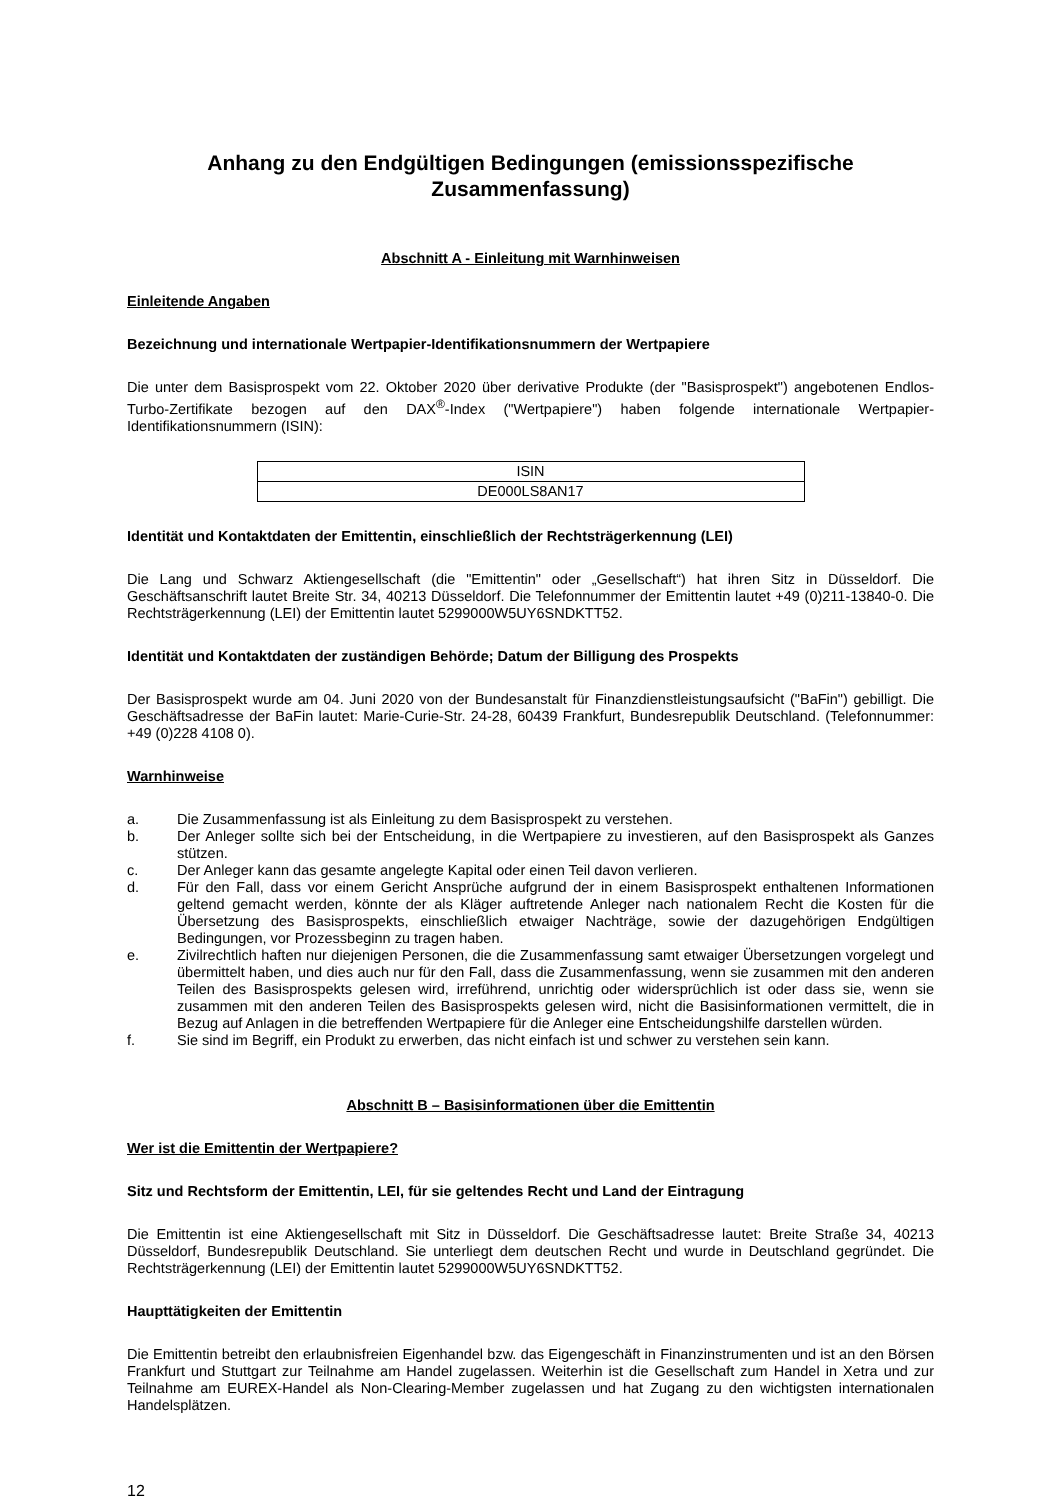Anhang zu den Endgültigen Bedingungen (emissionsspezifische Zusammenfassung)
Abschnitt A - Einleitung mit Warnhinweisen
Einleitende Angaben
Bezeichnung und internationale Wertpapier-Identifikationsnummern der Wertpapiere
Die unter dem Basisprospekt vom 22. Oktober 2020 über derivative Produkte (der "Basisprospekt") angebotenen Endlos-Turbo-Zertifikate bezogen auf den DAX<sup>®</sup>-Index ("Wertpapiere") haben folgende internationale Wertpapier-Identifikationsnummern (ISIN):
| ISIN |
| --- |
| DE000LS8AN17 |
Identität und Kontaktdaten der Emittentin, einschließlich der Rechtsträgerkennung (LEI)
Die Lang und Schwarz Aktiengesellschaft (die "Emittentin" oder „Gesellschaft“) hat ihren Sitz in Düsseldorf. Die Geschäftsanschrift lautet Breite Str. 34, 40213 Düsseldorf. Die Telefonnummer der Emittentin lautet +49 (0)211-13840-0. Die Rechtsträgerkennung (LEI) der Emittentin lautet 5299000W5UY6SNDKTT52.
Identität und Kontaktdaten der zuständigen Behörde; Datum der Billigung des Prospekts
Der Basisprospekt wurde am 04. Juni 2020 von der Bundesanstalt für Finanzdienstleistungsaufsicht ("BaFin") gebilligt. Die Geschäftsadresse der BaFin lautet: Marie-Curie-Str. 24-28, 60439 Frankfurt, Bundesrepublik Deutschland. (Telefonnummer: +49 (0)228 4108 0).
Warnhinweise
a. Die Zusammenfassung ist als Einleitung zu dem Basisprospekt zu verstehen.
b. Der Anleger sollte sich bei der Entscheidung, in die Wertpapiere zu investieren, auf den Basisprospekt als Ganzes stützen.
c. Der Anleger kann das gesamte angelegte Kapital oder einen Teil davon verlieren.
d. Für den Fall, dass vor einem Gericht Ansprüche aufgrund der in einem Basisprospekt enthaltenen Informationen geltend gemacht werden, könnte der als Kläger auftretende Anleger nach nationalem Recht die Kosten für die Übersetzung des Basisprospekts, einschließlich etwaiger Nachträge, sowie der dazugehörigen Endgültigen Bedingungen, vor Prozessbeginn zu tragen haben.
e. Zivilrechtlich haften nur diejenigen Personen, die die Zusammenfassung samt etwaiger Übersetzungen vorgelegt und übermittelt haben, und dies auch nur für den Fall, dass die Zusammenfassung, wenn sie zusammen mit den anderen Teilen des Basisprospekts gelesen wird, irreführend, unrichtig oder widersprüchlich ist oder dass sie, wenn sie zusammen mit den anderen Teilen des Basisprospekts gelesen wird, nicht die Basisinformationen vermittelt, die in Bezug auf Anlagen in die betreffenden Wertpapiere für die Anleger eine Entscheidungshilfe darstellen würden.
f. Sie sind im Begriff, ein Produkt zu erwerben, das nicht einfach ist und schwer zu verstehen sein kann.
Abschnitt B – Basisinformationen über die Emittentin
Wer ist die Emittentin der Wertpapiere?
Sitz und Rechtsform der Emittentin, LEI, für sie geltendes Recht und Land der Eintragung
Die Emittentin ist eine Aktiengesellschaft mit Sitz in Düsseldorf. Die Geschäftsadresse lautet: Breite Straße 34, 40213 Düsseldorf, Bundesrepublik Deutschland. Sie unterliegt dem deutschen Recht und wurde in Deutschland gegründet. Die Rechtsträgerkennung (LEI) der Emittentin lautet 5299000W5UY6SNDKTT52.
Haupttätigkeiten der Emittentin
Die Emittentin betreibt den erlaubnisfreien Eigenhandel bzw. das Eigengeschäft in Finanzinstrumenten und ist an den Börsen Frankfurt und Stuttgart zur Teilnahme am Handel zugelassen. Weiterhin ist die Gesellschaft zum Handel in Xetra und zur Teilnahme am EUREX-Handel als Non-Clearing-Member zugelassen und hat Zugang zu den wichtigsten internationalen Handelsplätzen.
12